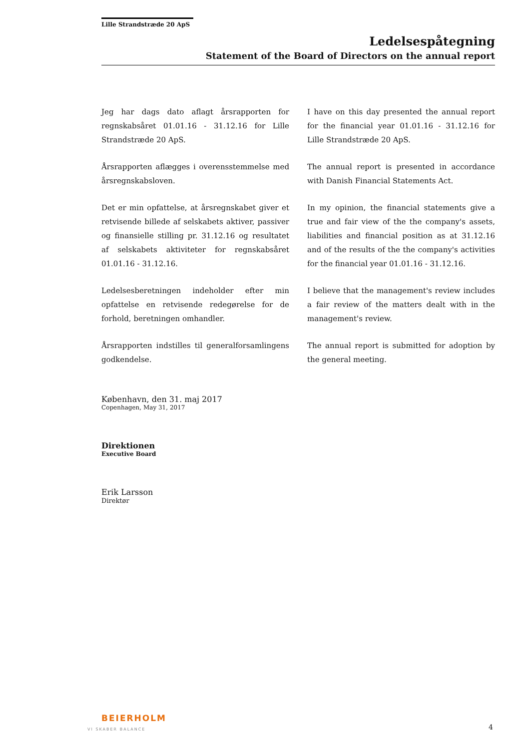Lille Strandstræde 20 ApS
Ledelsespåtegning
Statement of the Board of Directors on the annual report
Jeg har dags dato aflagt årsrapporten for regnskabsåret 01.01.16 - 31.12.16 for Lille Strandstræde 20 ApS.
Årsrapporten aflægges i overensstemmelse med årsregnskabsloven.
Det er min opfattelse, at årsregnskabet giver et retvisende billede af selskabets aktiver, passiver og finansielle stilling pr. 31.12.16 og resultatet af selskabets aktiviteter for regnskabsåret 01.01.16 - 31.12.16.
Ledelsesberetningen indeholder efter min opfattelse en retvisende redegørelse for de forhold, beretningen omhandler.
Årsrapporten indstilles til generalforsamlingens godkendelse.
I have on this day presented the annual report for the financial year 01.01.16 - 31.12.16 for Lille Strandstræde 20 ApS.
The annual report is presented in accordance with Danish Financial Statements Act.
In my opinion, the financial statements give a true and fair view of the the company's assets, liabilities and financial position as at 31.12.16 and of the results of the the company's activities for the financial year 01.01.16 - 31.12.16.
I believe that the management's review includes a fair review of the matters dealt with in the management's review.
The annual report is submitted for adoption by the general meeting.
København, den 31. maj 2017
Copenhagen, May 31, 2017
Direktionen
Executive Board
Erik Larsson
Direktør
BEIERHOLM
VI SKABER BALANCE
4